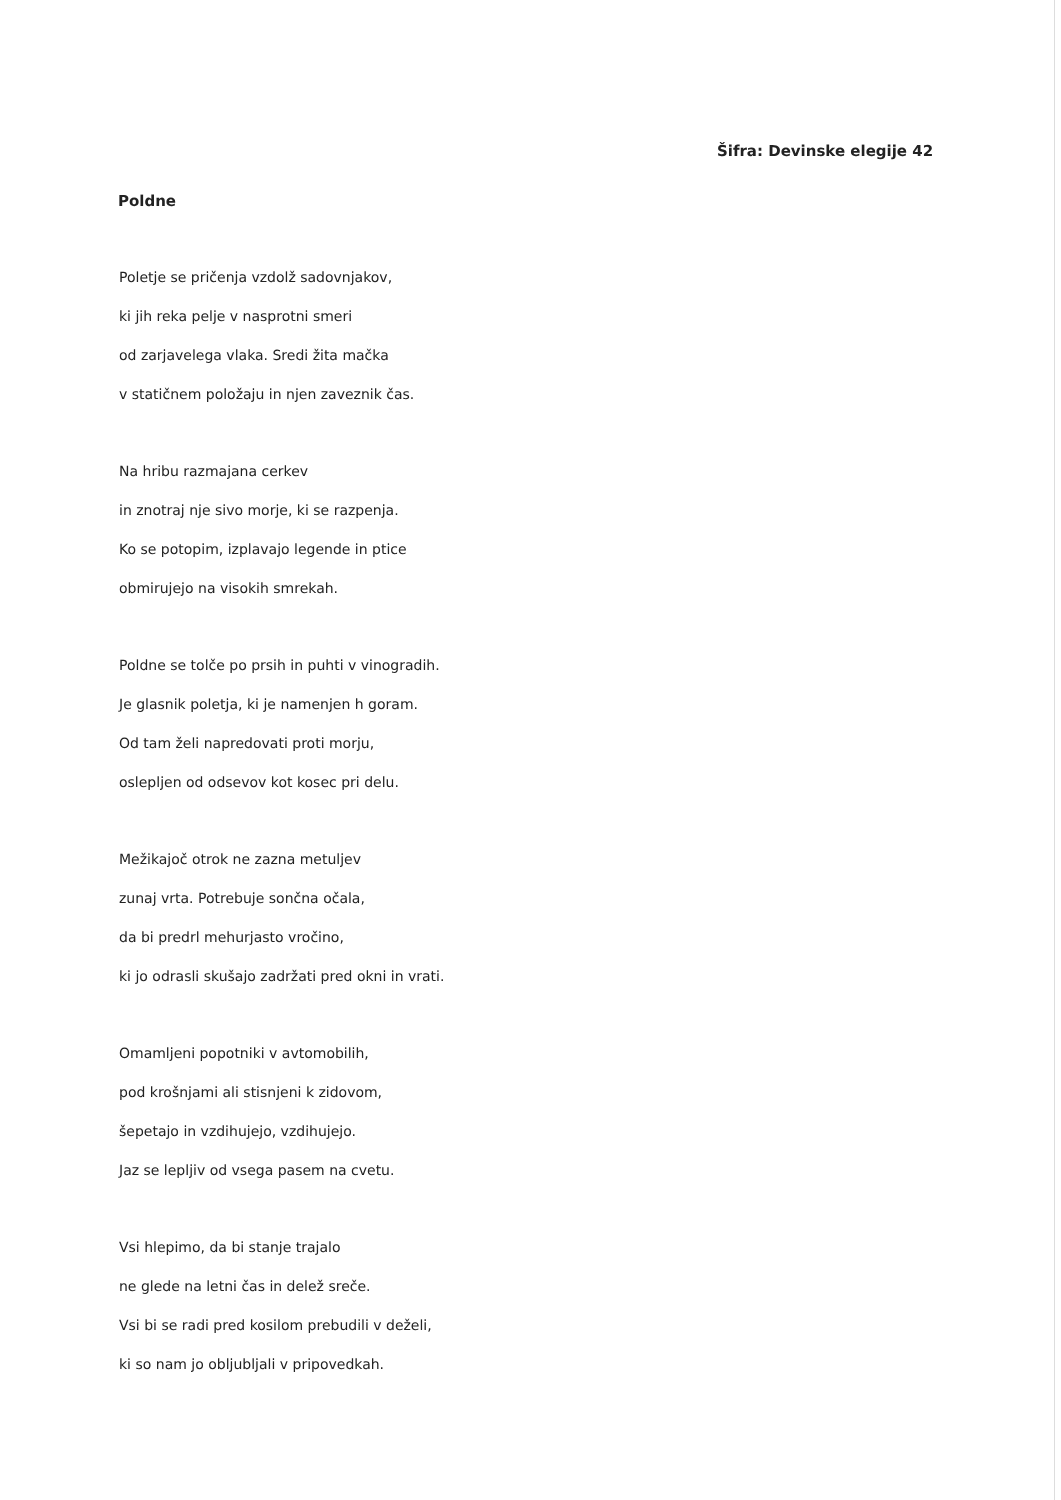Šifra: Devinske elegije 42
Poldne
Poletje se pričenja vzdolž sadovnjakov,
ki jih reka pelje v nasprotni smeri
od zarjavelega vlaka. Sredi žita mačka
v statičnem položaju in njen zaveznik čas.
Na hribu razmajana cerkev
in znotraj nje sivo morje, ki se razpenja.
Ko se potopim, izplavajo legende in ptice
obmirujejo na visokih smrekah.
Poldne se tolče po prsih in puhti v vinogradih.
Je glasnik poletja, ki je namenjen h goram.
Od tam želi napredovati proti morju,
oslepljen od odsevov kot kosec pri delu.
Mežikajoč otrok ne zazna metuljev
zunaj vrta. Potrebuje sončna očala,
da bi predrl mehurjasto vročino,
ki jo odrasli skušajo zadržati pred okni in vrati.
Omamljeni popotniki v avtomobilih,
pod krošnjami ali stisnjeni k zidovom,
šepetajo in vzdihujejo, vzdihujejo.
Jaz se lepljiv od vsega pasem na cvetu.
Vsi hlepimo, da bi stanje trajalo
ne glede na letni čas in delež sreče.
Vsi bi se radi pred kosilom prebudili v deželi,
ki so nam jo obljubljali v pripovedkah.